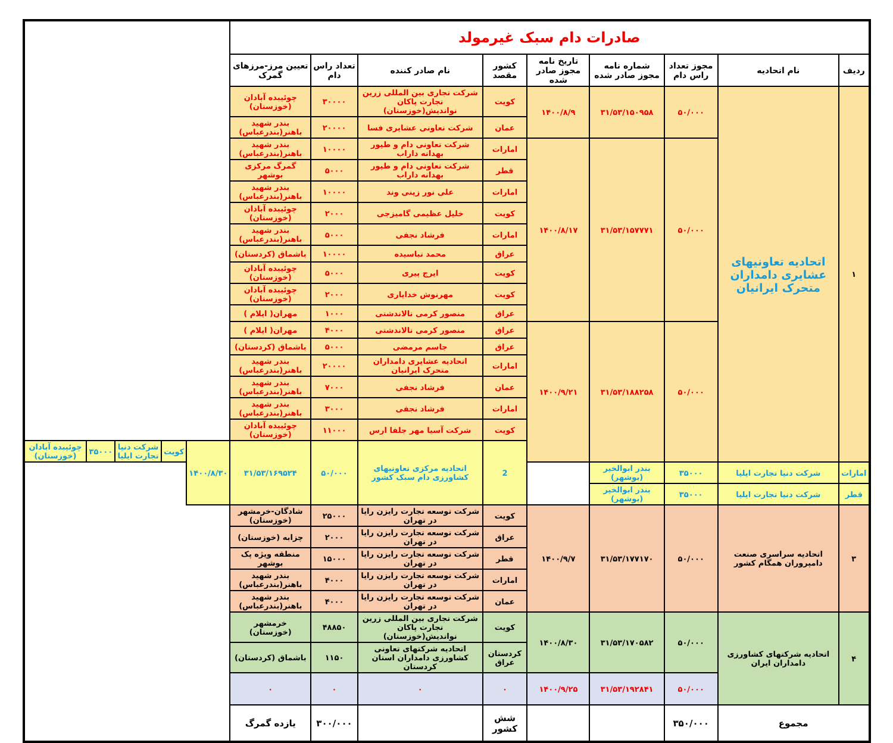| صادرات دام سبک غیرمولد | | | | | | | | | | | | | |
| --- | --- | --- | --- | --- | --- | --- | --- | --- | --- | --- | --- | --- | --- |
| ردیف | نام اتحادیه | مجوز تعداد راس دام | شماره نامه مجوز صادر شده | تاریخ نامه مجوز صادر شده | کشور مقصد | نام صادر کننده | تعداد راس دام | تعیین مرز-مرزهای گمرک | | | | | |
| ۱ | اتحادیه تعاونیهای عشایری دامداران متحرک ایرانیان | ۵۰/۰۰۰ | ۳۱/۵۳/۱۵۰۹۵۸ | ۱۴۰۰/۸/۹ | کویت | شرکت تجاری بین المللی زرین تجارت پاکان نواندیش(خوزستان) | ۳۰۰۰۰ | چوئیبده آبادان (خوزستان) | | | | | |
| | | | | | عمان | شرکت تعاونی عشایری فسا | ۲۰۰۰۰ | بندر شهید باهنر(بندرعباس) | | | | | |
| | | ۵۰/۰۰۰ | ۳۱/۵۳/۱۵۷۷۷۱ | ۱۴۰۰/۸/۱۷ | امارات | شرکت تعاونی دام و طیور بهدانه داراب | ۱۰۰۰۰ | بندر شهید باهنر(بندرعباس) | | | | | |
| | | | | | قطر | شرکت تعاونی دام و طیور بهدانه داراب | ۵۰۰۰ | گمرگ مرکزی بوشهر | | | | | |
| | | | | | امارات | علی نور زینی وند | ۱۰۰۰۰ | بندر شهید باهنر(بندرعباس) | | | | | |
| | | | | | کویت | خلیل عظیمی گامیزجی | ۲۰۰۰ | چوئیبده آبادان (خوزستان) | | | | | |
| | | | | | امارات | فرشاد نجفی | ۵۰۰۰ | بندر شهید باهنر(بندرعباس) | | | | | |
| | | | | | عراق | محمد تباسیده | ۱۰۰۰۰ | باشماق (کردستان) | | | | | |
| | | | | | کویت | ایرج پیری | ۵۰۰۰ | چوئیبده آبادان (خوزستان) | | | | | |
| | | | | | کویت | مهرنوش خدایاری | ۲۰۰۰ | چوئیبده آبادان (خوزستان) | | | | | |
| | | | | | عراق | منصور کرمی تالاندشتی | ۱۰۰۰ | مهران( ایلام ) | | | | | |
| | | ۵۰/۰۰۰ | ۳۱/۵۳/۱۸۸۲۵۸ | ۱۴۰۰/۹/۲۱ | عراق | منصور کرمی تالاندشتی | ۴۰۰۰ | مهران( ایلام ) | | | | | |
| | | | | | عراق | جاسم مرمضی | ۵۰۰۰ | باشماق (کردستان) | | | | | |
| | | | | | امارات | اتحادیه عشایری دامداران متحرک ایرانیان | ۲۰۰۰۰ | بندر شهید باهنر(بندرعباس) | | | | | |
| | | | | | عمان | فرشاد نجفی | ۷۰۰۰ | بندر شهید باهنر(بندرعباس) | | | | | |
| | | | | | امارات | فرشاد نجفی | ۳۰۰۰ | بندر شهید باهنر(بندرعباس) | | | | | |
| | | | | | کویت | شرکت آسیا مهر جلفا ارس | ۱۱۰۰۰ | چوئیبده آبادان (خوزستان) | | | | | |
| | | | | | 2 | اتحادیه مرکزی تعاونیهای کشاورزی دام سبک کشور | ۵۰/۰۰۰ | ۳۱/۵۳/۱۶۹۵۲۴ | ۱۴۰۰/۸/۳۰ | کویت | شرکت دنیا تجارت ایلیا | ۳۵۰۰۰ | چوئیبده آبادان (خوزستان) |
| امارات | شرکت دنیا تجارت ایلیا | ۳۵۰۰۰ | بندر ابوالخیر (بوشهر) | | | | | | | | | | |
| قطر | شرکت دنیا تجارت ایلیا | ۳۵۰۰۰ | بندر ابوالخیر (بوشهر) | | | | | | | | | | |
| ۳ | اتحادیه سراسری صنعت دامپروران همگام کشور | ۵۰/۰۰۰ | ۳۱/۵۳/۱۷۷۱۷۰ | ۱۴۰۰/۹/۷ | کویت | شرکت توسعه تجارت رایزن رایا در تهران | ۲۵۰۰۰ | شادگان-خرمشهر (خوزستان) | | | | | |
| | | | | | عراق | شرکت توسعه تجارت رایزن رایا در تهران | ۲۰۰۰ | چزابه (خوزستان) | | | | | |
| | | | | | قطر | شرکت توسعه تجارت رایزن رایا در تهران | ۱۵۰۰۰ | منطقه ویژه پک بوشهر | | | | | |
| | | | | | امارات | شرکت توسعه تجارت رایزن رایا در تهران | ۴۰۰۰ | بندر شهید باهنر(بندرعباس) | | | | | |
| | | | | | عمان | شرکت توسعه تجارت رایزن رایا در تهران | ۴۰۰۰ | بندر شهید باهنر(بندرعباس) | | | | | |
| ۴ | اتحادیه شرکتهای کشاورزی دامداران ایران | ۵۰/۰۰۰ | ۳۱/۵۳/۱۷۰۵۸۲ | ۱۴۰۰/۸/۳۰ | کویت | شرکت تجاری بین المللی زرین تجارت پاکان نواندیش(خوزستان) | ۴۸۸۵۰ | خرمشهر (خوزستان) | | | | | |
| | | | | | کردستان عراق | اتحادیه شرکتهای تعاونی کشاورزی دامداران استان کردستان | ۱۱۵۰ | باشماق (کردستان) | | | | | |
| | | ۵۰/۰۰۰ | ۳۱/۵۳/۱۹۲۸۴۱ | ۱۴۰۰/۹/۲۵ | ۰ | ۰ | ۰ | ۰ | | | | | |
| مجموع | | ۳۵۰/۰۰۰ | | | شش کشور | | ۳۰۰/۰۰۰ | یازده گمرگ | | | | | |